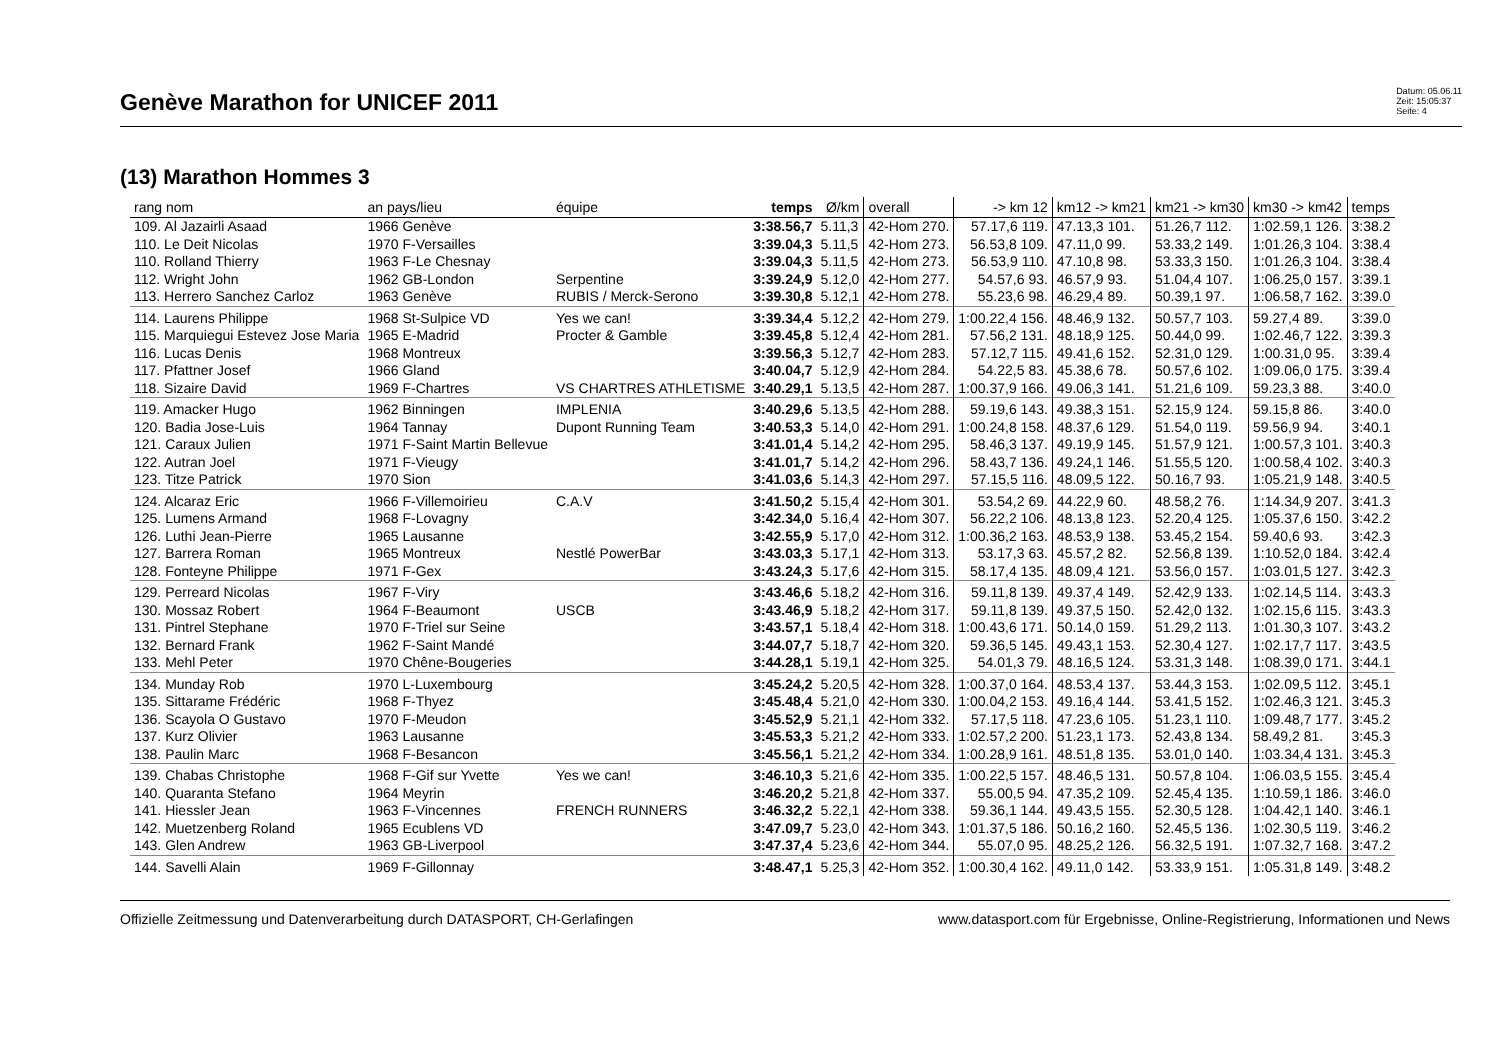Genève Marathon for UNICEF 2011
Datum: 05.06.11
Zeit: 15:05:37
Seite: 4
(13) Marathon Hommes 3
| rang nom | an pays/lieu | équipe | temps | Ø/km | overall | -> km 12 | km12 -> km21 | km21 -> km30 | km30 -> km42 | temps |
| --- | --- | --- | --- | --- | --- | --- | --- | --- | --- | --- |
| 109. Al Jazairli Asaad | 1966 Genève | | 3:38.56,7 | 5.11,3 | 42-Hom 270. | 57.17,6 119. | 47.13,3 101. | 51.26,7 112. | 1:02.59,1 126. | 3:38.2 |
| 110. Le Deit Nicolas | 1970 F-Versailles | | 3:39.04,3 | 5.11,5 | 42-Hom 273. | 56.53,8 109. | 47.11,0 99. | 53.33,2 149. | 1:01.26,3 104. | 3:38.4 |
| 110. Rolland Thierry | 1963 F-Le Chesnay | | 3:39.04,3 | 5.11,5 | 42-Hom 273. | 56.53,9 110. | 47.10,8 98. | 53.33,3 150. | 1:01.26,3 104. | 3:38.4 |
| 112. Wright John | 1962 GB-London | Serpentine | 3:39.24,9 | 5.12,0 | 42-Hom 277. | 54.57,6 93. | 46.57,9 93. | 51.04,4 107. | 1:06.25,0 157. | 3:39.1 |
| 113. Herrero Sanchez Carloz | 1963 Genève | RUBIS / Merck-Serono | 3:39.30,8 | 5.12,1 | 42-Hom 278. | 55.23,6 98. | 46.29,4 89. | 50.39,1 97. | 1:06.58,7 162. | 3:39.0 |
| 114. Laurens Philippe | 1968 St-Sulpice VD | Yes we can! | 3:39.34,4 | 5.12,2 | 42-Hom 279. | 1:00.22,4 156. | 48.46,9 132. | 50.57,7 103. | 59.27,4 89. | 3:39.0 |
| 115. Marquiegui Estevez Jose Maria | 1965 E-Madrid | Procter & Gamble | 3:39.45,8 | 5.12,4 | 42-Hom 281. | 57.56,2 131. | 48.18,9 125. | 50.44,0 99. | 1:02.46,7 122. | 3:39.3 |
| 116. Lucas Denis | 1968 Montreux | | 3:39.56,3 | 5.12,7 | 42-Hom 283. | 57.12,7 115. | 49.41,6 152. | 52.31,0 129. | 1:00.31,0 95. | 3:39.4 |
| 117. Pfattner Josef | 1966 Gland | | 3:40.04,7 | 5.12,9 | 42-Hom 284. | 54.22,5 83. | 45.38,6 78. | 50.57,6 102. | 1:09.06,0 175. | 3:39.4 |
| 118. Sizaire David | 1969 F-Chartres | VS CHARTRES ATHLETISME | 3:40.29,1 | 5.13,5 | 42-Hom 287. | 1:00.37,9 166. | 49.06,3 141. | 51.21,6 109. | 59.23,3 88. | 3:40.0 |
| 119. Amacker Hugo | 1962 Binningen | IMPLENIA | 3:40.29,6 | 5.13,5 | 42-Hom 288. | 59.19,6 143. | 49.38,3 151. | 52.15,9 124. | 59.15,8 86. | 3:40.0 |
| 120. Badia Jose-Luis | 1964 Tannay | Dupont Running Team | 3:40.53,3 | 5.14,0 | 42-Hom 291. | 1:00.24,8 158. | 48.37,6 129. | 51.54,0 119. | 59.56,9 94. | 3:40.1 |
| 121. Caraux Julien | 1971 F-Saint Martin Bellevue | | 3:41.01,4 | 5.14,2 | 42-Hom 295. | 58.46,3 137. | 49.19,9 145. | 51.57,9 121. | 1:00.57,3 101. | 3:40.3 |
| 122. Autran Joel | 1971 F-Vieugy | | 3:41.01,7 | 5.14,2 | 42-Hom 296. | 58.43,7 136. | 49.24,1 146. | 51.55,5 120. | 1:00.58,4 102. | 3:40.3 |
| 123. Titze Patrick | 1970 Sion | | 3:41.03,6 | 5.14,3 | 42-Hom 297. | 57.15,5 116. | 48.09,5 122. | 50.16,7 93. | 1:05.21,9 148. | 3:40.5 |
| 124. Alcaraz Eric | 1966 F-Villemoirieu | C.A.V | 3:41.50,2 | 5.15,4 | 42-Hom 301. | 53.54,2 69. | 44.22,9 60. | 48.58,2 76. | 1:14.34,9 207. | 3:41.3 |
| 125. Lumens Armand | 1968 F-Lovagny | | 3:42.34,0 | 5.16,4 | 42-Hom 307. | 56.22,2 106. | 48.13,8 123. | 52.20,4 125. | 1:05.37,6 150. | 3:42.2 |
| 126. Luthi Jean-Pierre | 1965 Lausanne | | 3:42.55,9 | 5.17,0 | 42-Hom 312. | 1:00.36,2 163. | 48.53,9 138. | 53.45,2 154. | 59.40,6 93. | 3:42.3 |
| 127. Barrera Roman | 1965 Montreux | Nestlé PowerBar | 3:43.03,3 | 5.17,1 | 42-Hom 313. | 53.17,3 63. | 45.57,2 82. | 52.56,8 139. | 1:10.52,0 184. | 3:42.4 |
| 128. Fonteyne Philippe | 1971 F-Gex | | 3:43.24,3 | 5.17,6 | 42-Hom 315. | 58.17,4 135. | 48.09,4 121. | 53.56,0 157. | 1:03.01,5 127. | 3:42.3 |
| 129. Perreard Nicolas | 1967 F-Viry | | 3:43.46,6 | 5.18,2 | 42-Hom 316. | 59.11,8 139. | 49.37,4 149. | 52.42,9 133. | 1:02.14,5 114. | 3:43.3 |
| 130. Mossaz Robert | 1964 F-Beaumont | USCB | 3:43.46,9 | 5.18,2 | 42-Hom 317. | 59.11,8 139. | 49.37,5 150. | 52.42,0 132. | 1:02.15,6 115. | 3:43.3 |
| 131. Pintrel Stephane | 1970 F-Triel sur Seine | | 3:43.57,1 | 5.18,4 | 42-Hom 318. | 1:00.43,6 171. | 50.14,0 159. | 51.29,2 113. | 1:01.30,3 107. | 3:43.2 |
| 132. Bernard Frank | 1962 F-Saint Mandé | | 3:44.07,7 | 5.18,7 | 42-Hom 320. | 59.36,5 145. | 49.43,1 153. | 52.30,4 127. | 1:02.17,7 117. | 3:43.5 |
| 133. Mehl Peter | 1970 Chêne-Bougeries | | 3:44.28,1 | 5.19,1 | 42-Hom 325. | 54.01,3 79. | 48.16,5 124. | 53.31,3 148. | 1:08.39,0 171. | 3:44.1 |
| 134. Munday Rob | 1970 L-Luxembourg | | 3:45.24,2 | 5.20,5 | 42-Hom 328. | 1:00.37,0 164. | 48.53,4 137. | 53.44,3 153. | 1:02.09,5 112. | 3:45.1 |
| 135. Sittarame Frédéric | 1968 F-Thyez | | 3:45.48,4 | 5.21,0 | 42-Hom 330. | 1:00.04,2 153. | 49.16,4 144. | 53.41,5 152. | 1:02.46,3 121. | 3:45.3 |
| 136. Scayola O Gustavo | 1970 F-Meudon | | 3:45.52,9 | 5.21,1 | 42-Hom 332. | 57.17,5 118. | 47.23,6 105. | 51.23,1 110. | 1:09.48,7 177. | 3:45.2 |
| 137. Kurz Olivier | 1963 Lausanne | | 3:45.53,3 | 5.21,2 | 42-Hom 333. | 1:02.57,2 200. | 51.23,1 173. | 52.43,8 134. | 58.49,2 81. | 3:45.3 |
| 138. Paulin Marc | 1968 F-Besancon | | 3:45.56,1 | 5.21,2 | 42-Hom 334. | 1:00.28,9 161. | 48.51,8 135. | 53.01,0 140. | 1:03.34,4 131. | 3:45.3 |
| 139. Chabas Christophe | 1968 F-Gif sur Yvette | Yes we can! | 3:46.10,3 | 5.21,6 | 42-Hom 335. | 1:00.22,5 157. | 48.46,5 131. | 50.57,8 104. | 1:06.03,5 155. | 3:45.4 |
| 140. Quaranta Stefano | 1964 Meyrin | | 3:46.20,2 | 5.21,8 | 42-Hom 337. | 55.00,5 94. | 47.35,2 109. | 52.45,4 135. | 1:10.59,1 186. | 3:46.0 |
| 141. Hiessler Jean | 1963 F-Vincennes | FRENCH RUNNERS | 3:46.32,2 | 5.22,1 | 42-Hom 338. | 59.36,1 144. | 49.43,5 155. | 52.30,5 128. | 1:04.42,1 140. | 3:46.1 |
| 142. Muetzenberg Roland | 1965 Ecublens VD | | 3:47.09,7 | 5.23,0 | 42-Hom 343. | 1:01.37,5 186. | 50.16,2 160. | 52.45,5 136. | 1:02.30,5 119. | 3:46.2 |
| 143. Glen Andrew | 1963 GB-Liverpool | | 3:47.37,4 | 5.23,6 | 42-Hom 344. | 55.07,0 95. | 48.25,2 126. | 56.32,5 191. | 1:07.32,7 168. | 3:47.2 |
| 144. Savelli Alain | 1969 F-Gillonnay | | 3:48.47,1 | 5.25,3 | 42-Hom 352. | 1:00.30,4 162. | 49.11,0 142. | 53.33,9 151. | 1:05.31,8 149. | 3:48.2 |
Offizielle Zeitmessung und Datenverarbeitung durch DATASPORT, CH-Gerlafingen www.datasport.com für Ergebnisse, Online-Registrierung, Informationen und News